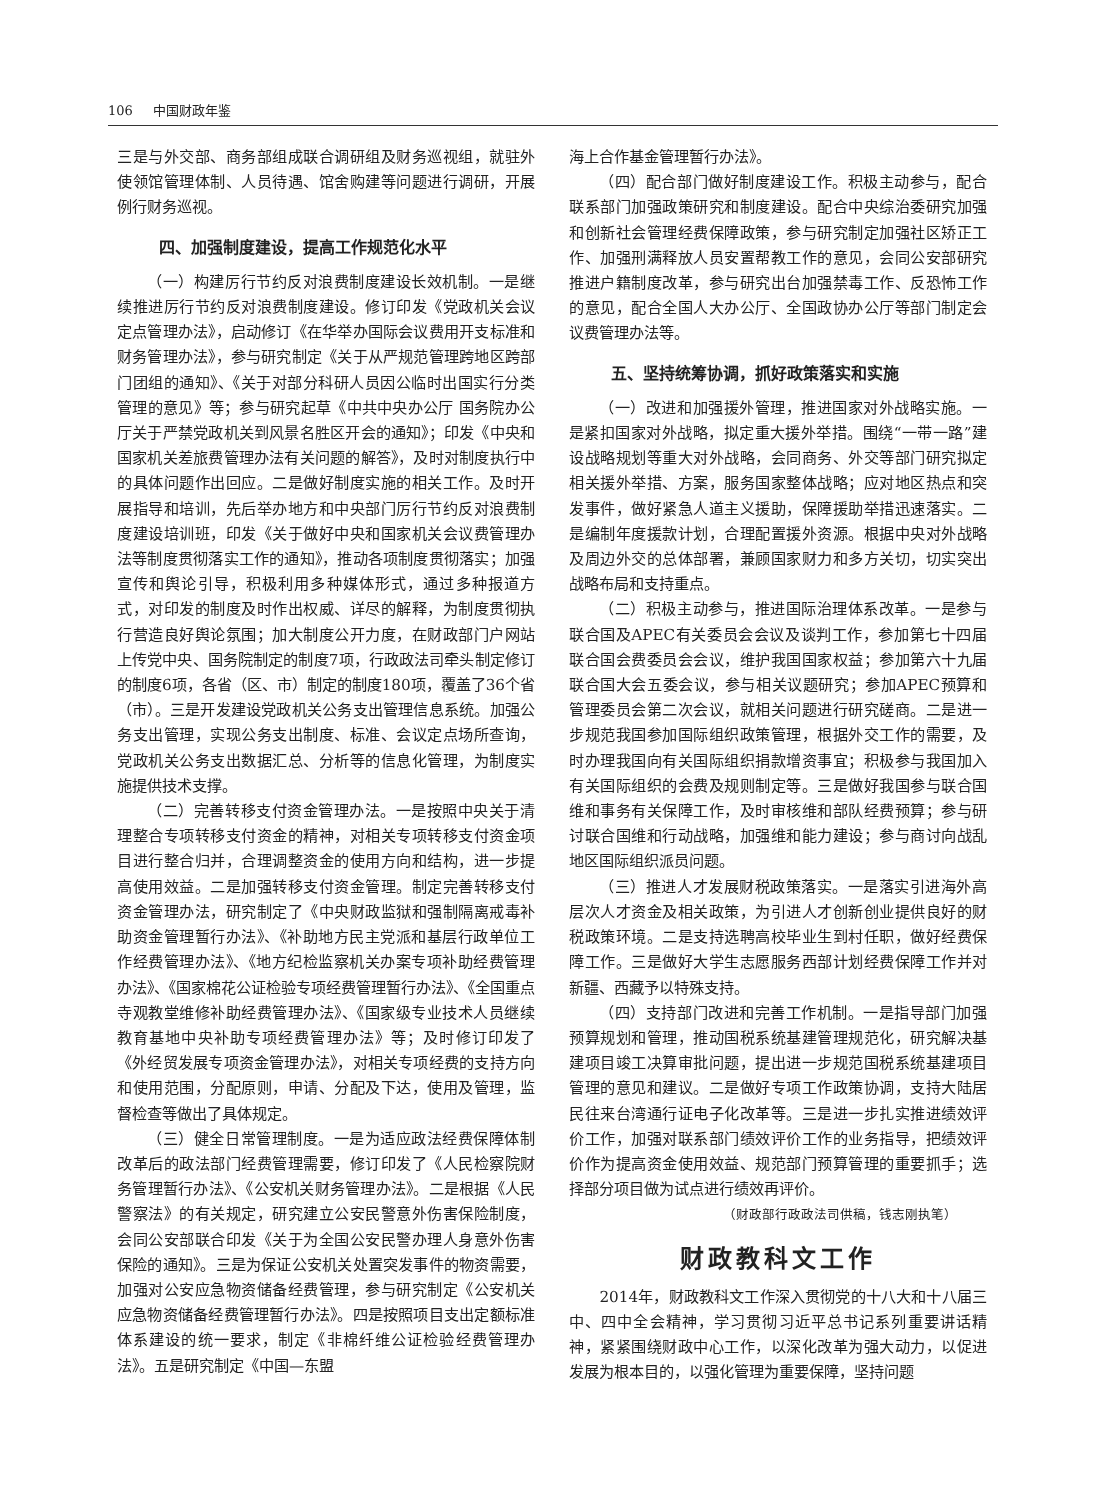106 中国财政年鉴
三是与外交部、商务部组成联合调研组及财务巡视组，就驻外使领馆管理体制、人员待遇、馆舍购建等问题进行调研，开展例行财务巡视。
四、加强制度建设，提高工作规范化水平
（一）构建厉行节约反对浪费制度建设长效机制。一是继续推进厉行节约反对浪费制度建设。修订印发《党政机关会议定点管理办法》，启动修订《在华举办国际会议费用开支标准和财务管理办法》，参与研究制定《关于从严规范管理跨地区跨部门团组的通知》、《关于对部分科研人员因公临时出国实行分类管理的意见》等；参与研究起草《中共中央办公厅 国务院办公厅关于严禁党政机关到风景名胜区开会的通知》；印发《中央和国家机关差旅费管理办法有关问题的解答》，及时对制度执行中的具体问题作出回应。二是做好制度实施的相关工作。及时开展指导和培训，先后举办地方和中央部门厉行节约反对浪费制度建设培训班，印发《关于做好中央和国家机关会议费管理办法等制度贯彻落实工作的通知》，推动各项制度贯彻落实；加强宣传和舆论引导，积极利用多种媒体形式，通过多种报道方式，对印发的制度及时作出权威、详尽的解释，为制度贯彻执行营造良好舆论氛围；加大制度公开力度，在财政部门户网站上传党中央、国务院制定的制度7项，行政政法司牵头制定修订的制度6项，各省（区、市）制定的制度180项，覆盖了36个省（市）。三是开发建设党政机关公务支出管理信息系统。加强公务支出管理，实现公务支出制度、标准、会议定点场所查询，党政机关公务支出数据汇总、分析等的信息化管理，为制度实施提供技术支撑。
（二）完善转移支付资金管理办法。一是按照中央关于清理整合专项转移支付资金的精神，对相关专项转移支付资金项目进行整合归并，合理调整资金的使用方向和结构，进一步提高使用效益。二是加强转移支付资金管理。制定完善转移支付资金管理办法，研究制定了《中央财政监狱和强制隔离戒毒补助资金管理暂行办法》、《补助地方民主党派和基层行政单位工作经费管理办法》、《地方纪检监察机关办案专项补助经费管理办法》、《国家棉花公证检验专项经费管理暂行办法》、《全国重点寺观教堂维修补助经费管理办法》、《国家级专业技术人员继续教育基地中央补助专项经费管理办法》等；及时修订印发了《外经贸发展专项资金管理办法》，对相关专项经费的支持方向和使用范围，分配原则，申请、分配及下达，使用及管理，监督检查等做出了具体规定。
（三）健全日常管理制度。一是为适应政法经费保障体制改革后的政法部门经费管理需要，修订印发了《人民检察院财务管理暂行办法》、《公安机关财务管理办法》。二是根据《人民警察法》的有关规定，研究建立公安民警意外伤害保险制度，会同公安部联合印发《关于为全国公安民警办理人身意外伤害保险的通知》。三是为保证公安机关处置突发事件的物资需要，加强对公安应急物资储备经费管理，参与研究制定《公安机关应急物资储备经费管理暂行办法》。四是按照项目支出定额标准体系建设的统一要求，制定《非棉纤维公证检验经费管理办法》。五是研究制定《中国—东盟
海上合作基金管理暂行办法》。
（四）配合部门做好制度建设工作。积极主动参与，配合联系部门加强政策研究和制度建设。配合中央综治委研究加强和创新社会管理经费保障政策，参与研究制定加强社区矫正工作、加强刑满释放人员安置帮教工作的意见，会同公安部研究推进户籍制度改革，参与研究出台加强禁毒工作、反恐怖工作的意见，配合全国人大办公厅、全国政协办公厅等部门制定会议费管理办法等。
五、坚持统筹协调，抓好政策落实和实施
（一）改进和加强援外管理，推进国家对外战略实施。一是紧扣国家对外战略，拟定重大援外举措。围绕“一带一路”建设战略规划等重大对外战略，会同商务、外交等部门研究拟定相关援外举措、方案，服务国家整体战略；应对地区热点和突发事件，做好紧急人道主义援助，保障援助举措迅速落实。二是编制年度援款计划，合理配置援外资源。根据中央对外战略及周边外交的总体部署，兼顾国家财力和多方关切，切实突出战略布局和支持重点。
（二）积极主动参与，推进国际治理体系改革。一是参与联合国及APEC有关委员会会议及谈判工作，参加第七十四届联合国会费委员会会议，维护我国国家权益；参加第六十九届联合国大会五委会议，参与相关议题研究；参加APEC预算和管理委员会第二次会议，就相关问题进行研究磋商。二是进一步规范我国参加国际组织政策管理，根据外交工作的需要，及时办理我国向有关国际组织捐款增资事宜；积极参与我国加入有关国际组织的会费及规则制定等。三是做好我国参与联合国维和事务有关保障工作，及时审核维和部队经费预算；参与研讨联合国维和行动战略，加强维和能力建设；参与商讨向战乱地区国际组织派员问题。
（三）推进人才发展财税政策落实。一是落实引进海外高层次人才资金及相关政策，为引进人才创新创业提供良好的财税政策环境。二是支持选聘高校毕业生到村任职，做好经费保障工作。三是做好大学生志愿服务西部计划经费保障工作并对新疆、西藏予以特殊支持。
（四）支持部门改进和完善工作机制。一是指导部门加强预算规划和管理，推动国税系统基建管理规范化，研究解决基建项目竣工决算审批问题，提出进一步规范国税系统基建项目管理的意见和建议。二是做好专项工作政策协调，支持大陆居民往来台湾通行证电子化改革等。三是进一步扎实推进绩效评价工作，加强对联系部门绩效评价工作的业务指导，把绩效评价作为提高资金使用效益、规范部门预算管理的重要抓手；选择部分项目做为试点进行绩效再评价。
（财政部行政政法司供稿，钱志刚执笔）
财政教科文工作
2014年，财政教科文工作深入贯彻党的十八大和十八届三中、四中全会精神，学习贯彻习近平总书记系列重要讲话精神，紧紧围绕财政中心工作，以深化改革为强大动力，以促进发展为根本目的，以强化管理为重要保障，坚持问题